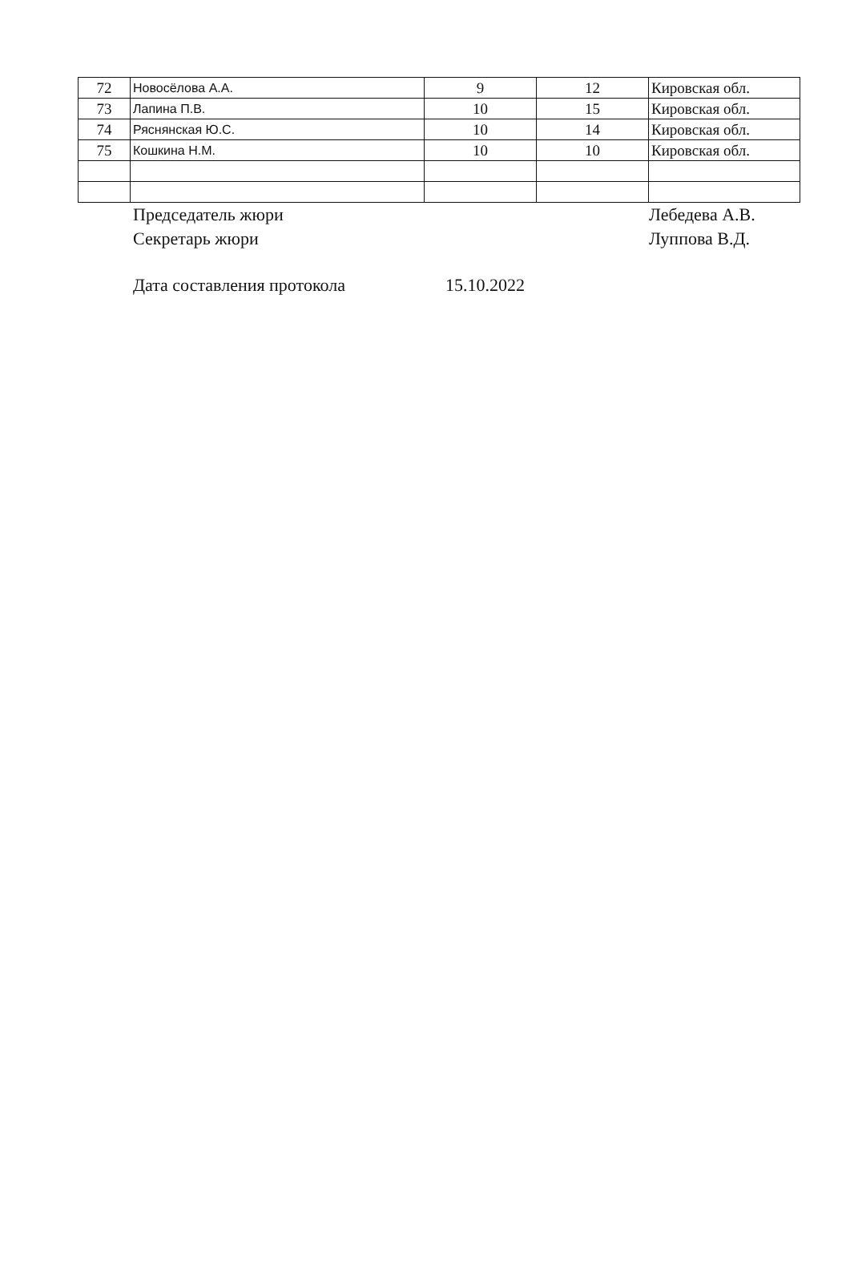| 72 | Новосёлова А.А. | 9 | 12 | Кировская обл. |
| 73 | Лапина П.В. | 10 | 15 | Кировская обл. |
| 74 | Ряснянская Ю.С. | 10 | 14 | Кировская обл. |
| 75 | Кошкина Н.М. | 10 | 10 | Кировская обл. |
Председатель жюри Лебедева А.В.
Секретарь жюри Луппова В.Д.
Дата составления протокола 15.10.2022